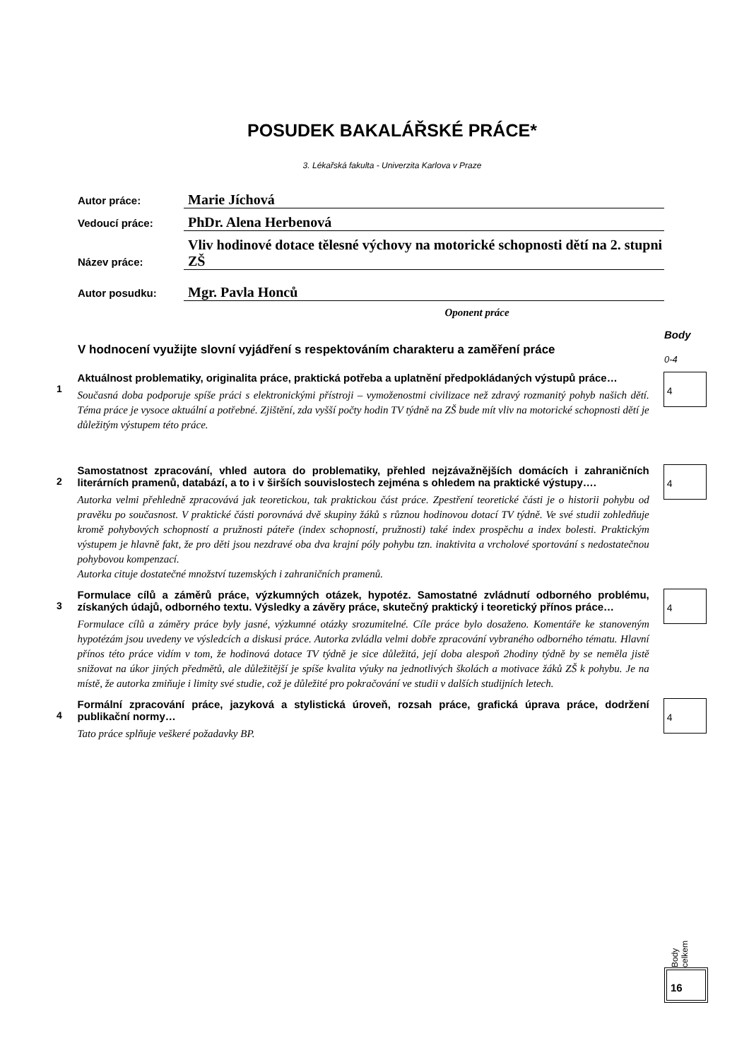POSUDEK BAKALÁŘSKÉ PRÁCE*
3. Lékařská fakulta - Univerzita Karlova v Praze
Autor práce:
Marie Jíchová
Vedoucí práce:
PhDr. Alena Herbenová
Název práce:
Vliv hodinové dotace tělesné výchovy na motorické schopnosti dětí na 2. stupni ZŠ
Autor posudku:
Mgr. Pavla Honců
Oponent práce
V hodnocení využijte slovní vyjádření s respektováním charakteru a zaměření práce
Body
0-4
1
Aktuálnost problematiky, originalita práce, praktická potřeba a uplatnění předpokládaných výstupů práce…
Současná doba podporuje spíše práci s elektronickými přístroji – vymoženostmi civilizace než zdravý rozmanitý pohyb našich dětí. Téma práce je vysoce aktuální a potřebné. Zjištění, zda vyšší počty hodin TV týdně na ZŠ bude mít vliv na motorické schopnosti dětí je důležitým výstupem této práce.
4
2
Samostatnost zpracování, vhled autora do problematiky, přehled nejzávažnějších domácích i zahraničních literárních pramenů, databází, a to i v širších souvislostech zejména s ohledem na praktické výstupy….
Autorka velmi přehledně zpracovává jak teoretickou, tak praktickou část práce. Zpestření teoretické části je o historii pohybu od pravěku po současnost. V praktické části porovnává dvě skupiny žáků s různou hodinovou dotací TV týdně. Ve své studii zohledňuje kromě pohybových schopností a pružnosti páteře (index schopností, pružnosti) také index prospěchu a index bolesti. Praktickým výstupem je hlavně fakt, že pro děti jsou nezdravé oba dva krajní póly pohybu tzn. inaktivita a vrcholové sportování s nedostatečnou pohybovou kompenzací.
Autorka cituje dostatečné množství tuzemských i zahraničních pramenů.
4
3
Formulace cílů a záměrů práce, výzkumných otázek, hypotéz. Samostatné zvládnutí odborného problému, získaných údajů, odborného textu. Výsledky a závěry práce, skutečný praktický i teoretický přínos práce…
Formulace cílů a záměry práce byly jasné, výzkumné otázky srozumitelné. Cíle práce bylo dosaženo. Komentáře ke stanoveným hypotézám jsou uvedeny ve výsledcích a diskusi práce. Autorka zvládla velmi dobře zpracování vybraného odborného tématu. Hlavní přínos této práce vidím v tom, že hodinová dotace TV týdně je sice důležitá, její doba alespoň 2hodiny týdně by se neměla jistě snižovat na úkor jiných předmětů, ale důležitější je spíše kvalita výuky na jednotlivých školách a motivace žáků ZŠ k pohybu. Je na místě, že autorka zmiňuje i limity své studie, což je důležité pro pokračování ve studii v dalších studijních letech.
4
4
Formální zpracování práce, jazyková a stylistická úroveň, rozsah práce, grafická úprava práce, dodržení publikační normy…
Tato práce splňuje veškeré požadavky BP.
4
Body celkem
16